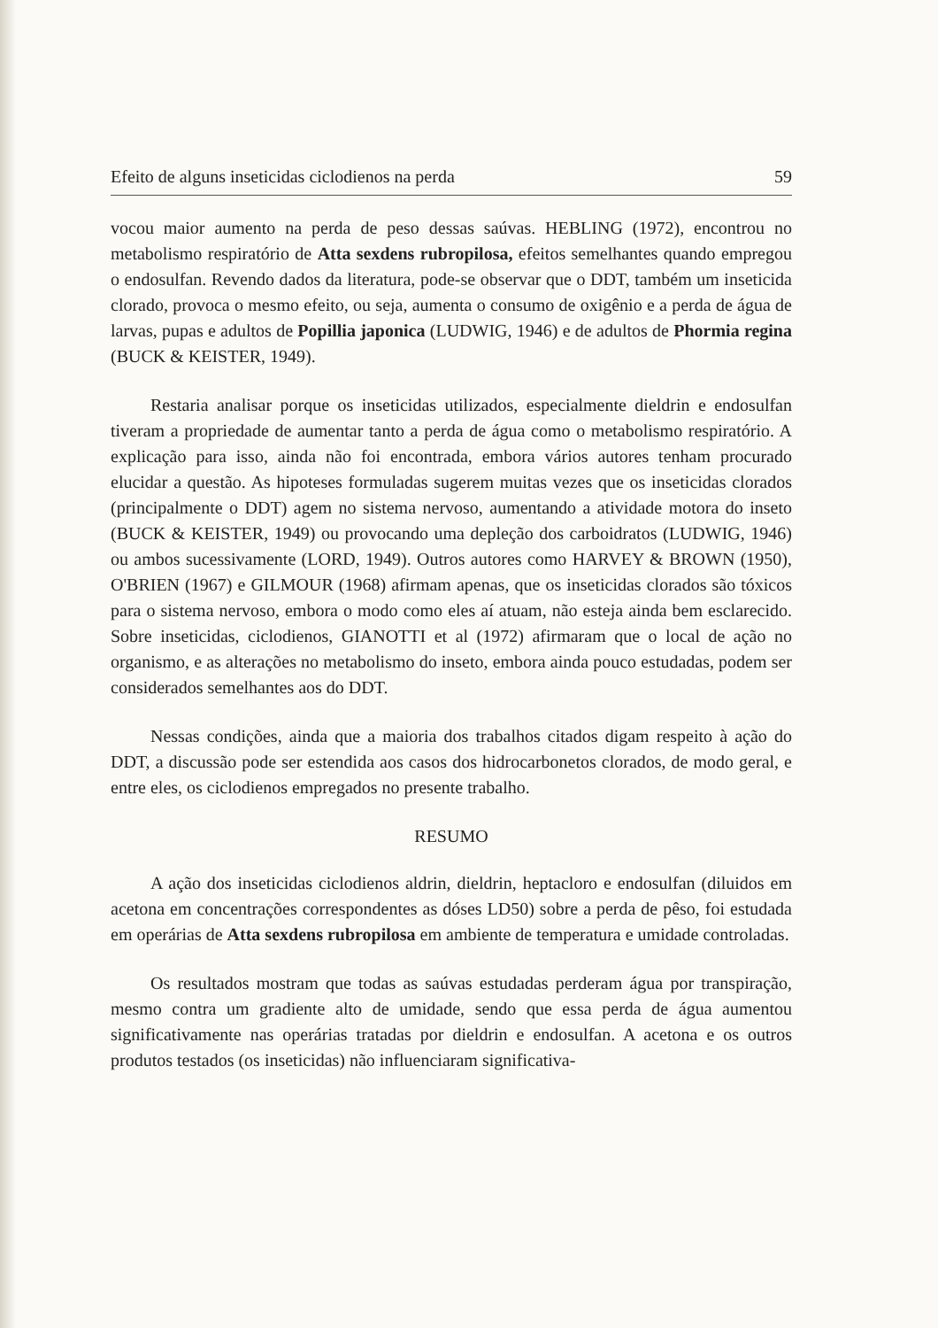Efeito de alguns inseticidas ciclodienos na perda 59
vocou maior aumento na perda de peso dessas saúvas. HEBLING (1972), encontrou no metabolismo respiratório de Atta sexdens rubropilosa, efeitos semelhantes quando empregou o endosulfan. Revendo dados da literatura, pode-se observar que o DDT, também um inseticida clorado, provoca o mesmo efeito, ou seja, aumenta o consumo de oxigênio e a perda de água de larvas, pupas e adultos de Popillia japonica (LUDWIG, 1946) e de adultos de Phormia regina (BUCK & KEISTER, 1949).
Restaria analisar porque os inseticidas utilizados, especialmente dieldrin e endosulfan tiveram a propriedade de aumentar tanto a perda de água como o metabolismo respiratório. A explicação para isso, ainda não foi encontrada, embora vários autores tenham procurado elucidar a questão. As hipoteses formuladas sugerem muitas vezes que os inseticidas clorados (principalmente o DDT) agem no sistema nervoso, aumentando a atividade motora do inseto (BUCK & KEISTER, 1949) ou provocando uma depleção dos carboidratos (LUDWIG, 1946) ou ambos sucessivamente (LORD, 1949). Outros autores como HARVEY & BROWN (1950), O'BRIEN (1967) e GILMOUR (1968) afirmam apenas, que os inseticidas clorados são tóxicos para o sistema nervoso, embora o modo como eles aí atuam, não esteja ainda bem esclarecido. Sobre inseticidas, ciclodienos, GIANOTTI et al (1972) afirmaram que o local de ação no organismo, e as alterações no metabolismo do inseto, embora ainda pouco estudadas, podem ser considerados semelhantes aos do DDT.
Nessas condições, ainda que a maioria dos trabalhos citados digam respeito à ação do DDT, a discussão pode ser estendida aos casos dos hidrocarbonetos clorados, de modo geral, e entre eles, os ciclodienos empregados no presente trabalho.
RESUMO
A ação dos inseticidas ciclodienos aldrin, dieldrin, heptacloro e endosulfan (diluidos em acetona em concentrações correspondentes as dóses LD50) sobre a perda de pêso, foi estudada em operárias de Atta sexdens rubropilosa em ambiente de temperatura e umidade controladas.
Os resultados mostram que todas as saúvas estudadas perderam água por transpiração, mesmo contra um gradiente alto de umidade, sendo que essa perda de água aumentou significativamente nas operárias tratadas por dieldrin e endosulfan. A acetona e os outros produtos testados (os inseticidas) não influenciaram significativa-